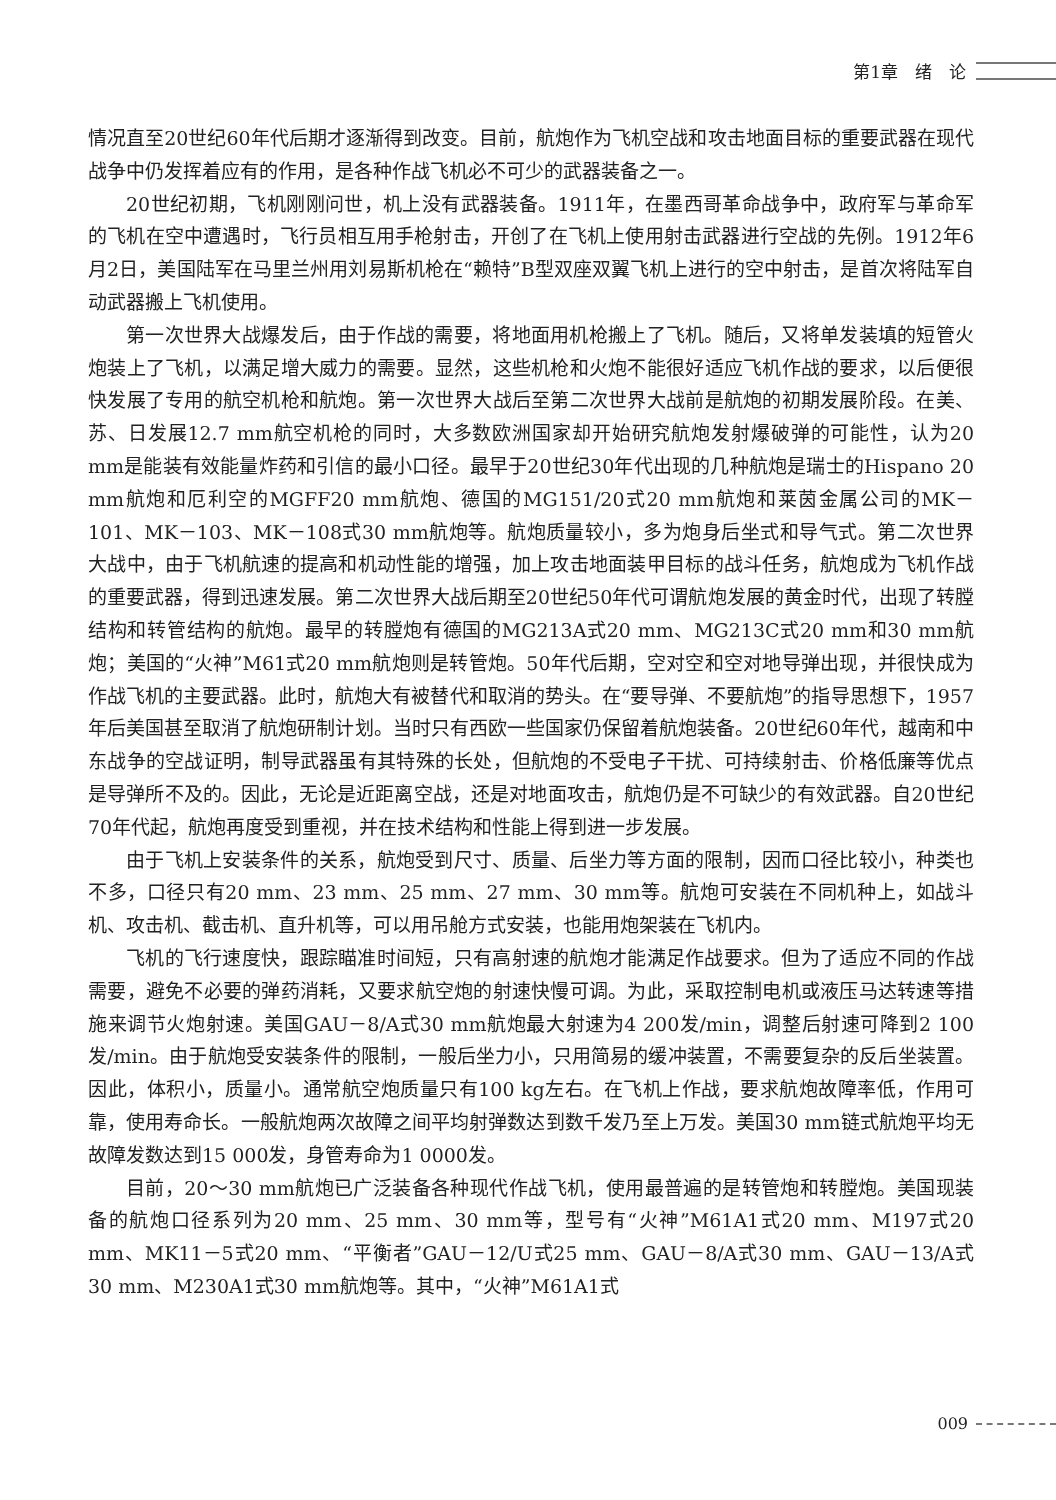第1章　绪　论
情况直至20世纪60年代后期才逐渐得到改变。目前，航炮作为飞机空战和攻击地面目标的重要武器在现代战争中仍发挥着应有的作用，是各种作战飞机必不可少的武器装备之一。
20世纪初期，飞机刚刚问世，机上没有武器装备。1911年，在墨西哥革命战争中，政府军与革命军的飞机在空中遭遇时，飞行员相互用手枪射击，开创了在飞机上使用射击武器进行空战的先例。1912年6月2日，美国陆军在马里兰州用刘易斯机枪在“赖特”B型双座双翼飞机上进行的空中射击，是首次将陆军自动武器搬上飞机使用。
第一次世界大战爆发后，由于作战的需要，将地面用机枪搬上了飞机。随后，又将单发装填的短管火炮装上了飞机，以满足增大威力的需要。显然，这些机枪和火炮不能很好适应飞机作战的要求，以后便很快发展了专用的航空机枪和航炮。第一次世界大战后至第二次世界大战前是航炮的初期发展阶段。在美、苏、日发展12.7 mm航空机枪的同时，大多数欧洲国家却开始研究航炮发射爆破弹的可能性，认为20 mm是能装有效能量炸药和引信的最小口径。最早于20世纪30年代出现的几种航炮是瑞士的Hispano 20 mm航炮和厄利空的MGFF20 mm航炮、德国的MG151/20式20 mm航炮和莱茵金属公司的MK－101、MK－103、MK－108式30 mm航炮等。航炮质量较小，多为炮身后坐式和导气式。第二次世界大战中，由于飞机航速的提高和机动性能的增强，加上攻击地面装甲目标的战斗任务，航炮成为飞机作战的重要武器，得到迅速发展。第二次世界大战后期至20世纪50年代可谓航炮发展的黄金时代，出现了转膛结构和转管结构的航炮。最早的转膛炮有德国的MG213A式20 mm、MG213C式20 mm和30 mm航炮；美国的“火神”M61式20 mm航炮则是转管炮。50年代后期，空对空和空对地导弹出现，并很快成为作战飞机的主要武器。此时，航炮大有被替代和取消的势头。在“要导弹、不要航炮”的指导思想下，1957年后美国甚至取消了航炮研制计划。当时只有西欧一些国家仍保留着航炮装备。20世纪60年代，越南和中东战争的空战证明，制导武器虽有其特殊的长处，但航炮的不受电子干扰、可持续射击、价格低廉等优点是导弹所不及的。因此，无论是近距离空战，还是对地面攻击，航炮仍是不可缺少的有效武器。自20世纪70年代起，航炮再度受到重视，并在技术结构和性能上得到进一步发展。
由于飞机上安装条件的关系，航炮受到尺寸、质量、后坐力等方面的限制，因而口径比较小，种类也不多，口径只有20 mm、23 mm、25 mm、27 mm、30 mm等。航炮可安装在不同机种上，如战斗机、攻击机、截击机、直升机等，可以用吊舱方式安装，也能用炮架装在飞机内。
飞机的飞行速度快，跟踪瞄准时间短，只有高射速的航炮才能满足作战要求。但为了适应不同的作战需要，避免不必要的弹药消耗，又要求航空炮的射速快慢可调。为此，采取控制电机或液压马达转速等措施来调节火炮射速。美国GAU－8/A式30 mm航炮最大射速为4 200发/min，调整后射速可降到2 100发/min。由于航炮受安装条件的限制，一般后坐力小，只用简易的缓冲装置，不需要复杂的反后坐装置。因此，体积小，质量小。通常航空炮质量只有100 kg左右。在飞机上作战，要求航炮故障率低，作用可靠，使用寿命长。一般航炮两次故障之间平均射弹数达到数千发乃至上万发。美国30 mm链式航炮平均无故障发数达到15 000发，身管寿命为1 0000发。
目前，20～30 mm航炮已广泛装备各种现代作战飞机，使用最普遍的是转管炮和转膛炮。美国现装备的航炮口径系列为20 mm、25 mm、30 mm等，型号有“火神”M61A1式20 mm、M197式20 mm、MK11－5式20 mm、“平衡者”GAU－12/U式25 mm、GAU－8/A式30 mm、GAU－13/A式30 mm、M230A1式30 mm航炮等。其中，“火神”M61A1式
009